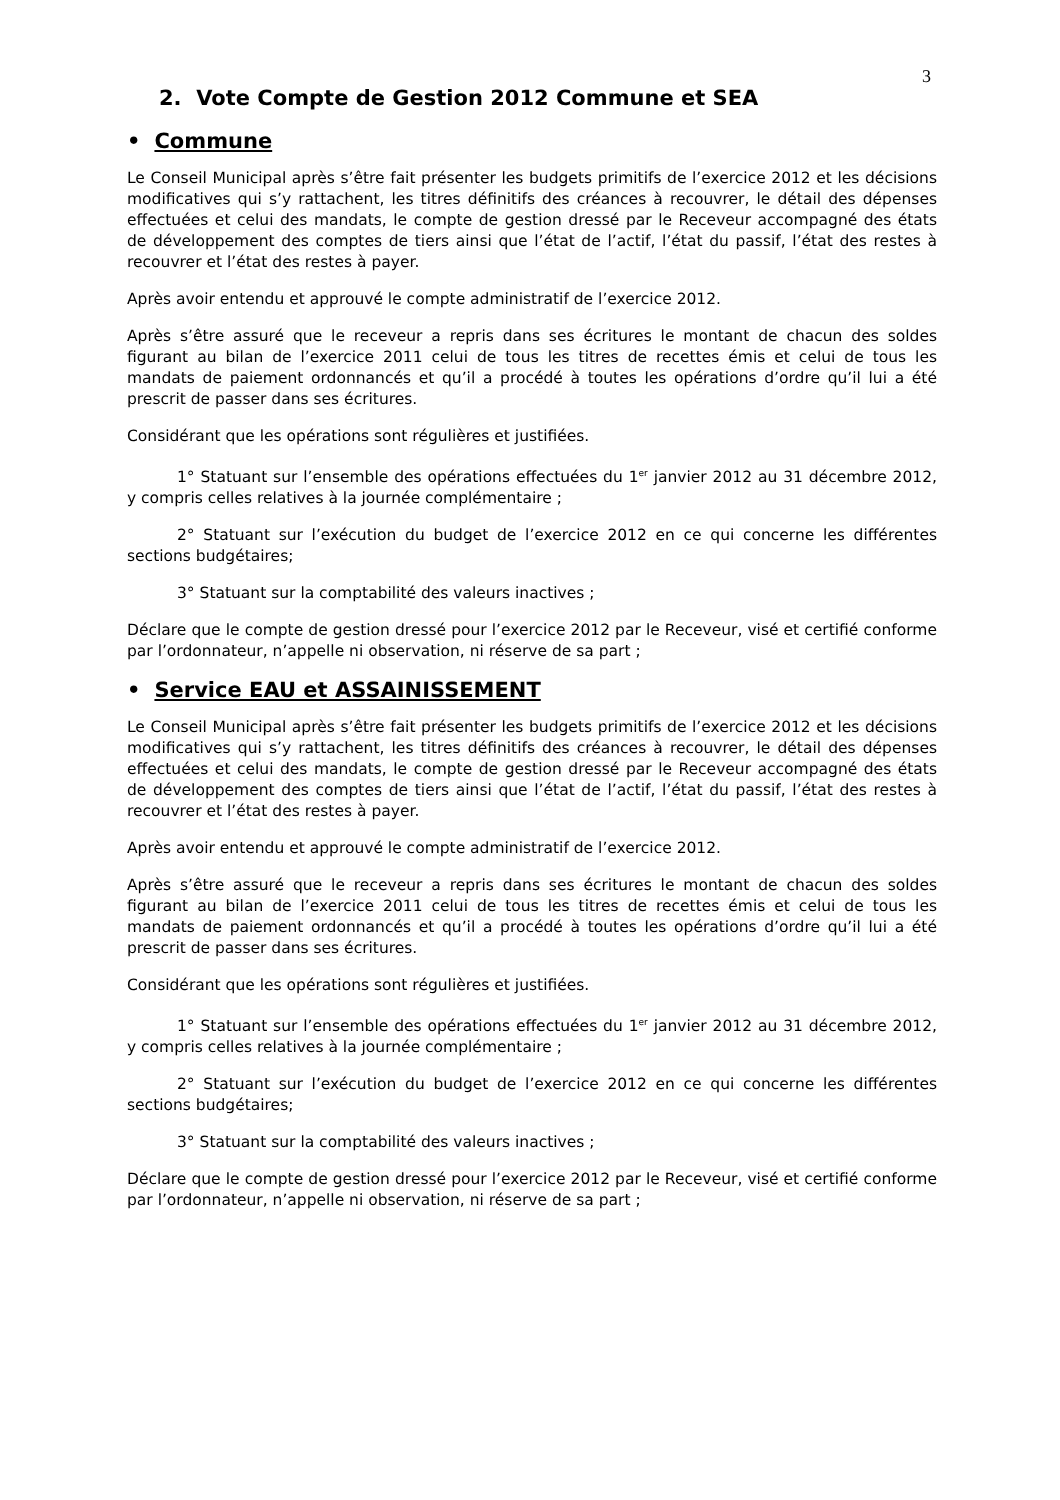3
2. Vote Compte de Gestion 2012 Commune et SEA
• Commune
Le Conseil Municipal après s’être fait présenter les budgets primitifs de l’exercice 2012 et les décisions modificatives qui s’y rattachent, les titres définitifs des créances à recouvrer, le détail des dépenses effectuées et celui des mandats, le compte de gestion dressé par le Receveur accompagné des états de développement des comptes de tiers ainsi que l’état de l’actif, l’état du passif, l’état des restes à recouvrer et l’état des restes à payer.
Après avoir entendu et approuvé le compte administratif de l’exercice 2012.
Après s’être assuré que le receveur a repris dans ses écritures le montant de chacun des soldes figurant au bilan de l’exercice 2011 celui de tous les titres de recettes émis et celui de tous les mandats de paiement ordonnancés et qu’il a procédé à toutes les opérations d’ordre qu’il lui a été prescrit de passer dans ses écritures.
Considérant que les opérations sont régulières et justifiées.
1° Statuant sur l’ensemble des opérations effectuées du 1<sup>er</sup> janvier 2012 au 31 décembre 2012, y compris celles relatives à la journée complémentaire ;
2° Statuant sur l’exécution du budget de l’exercice 2012 en ce qui concerne les différentes sections budgétaires;
3° Statuant sur la comptabilité des valeurs inactives ;
Déclare que le compte de gestion dressé pour l’exercice 2012 par le Receveur, visé et certifié conforme par l’ordonnateur, n’appelle ni observation, ni réserve de sa part ;
• Service EAU et ASSAINISSEMENT
Le Conseil Municipal après s’être fait présenter les budgets primitifs de l’exercice 2012 et les décisions modificatives qui s’y rattachent, les titres définitifs des créances à recouvrer, le détail des dépenses effectuées et celui des mandats, le compte de gestion dressé par le Receveur accompagné des états de développement des comptes de tiers ainsi que l’état de l’actif, l’état du passif, l’état des restes à recouvrer et l’état des restes à payer.
Après avoir entendu et approuvé le compte administratif de l’exercice 2012.
Après s’être assuré que le receveur a repris dans ses écritures le montant de chacun des soldes figurant au bilan de l’exercice 2011 celui de tous les titres de recettes émis et celui de tous les mandats de paiement ordonnancés et qu’il a procédé à toutes les opérations d’ordre qu’il lui a été prescrit de passer dans ses écritures.
Considérant que les opérations sont régulières et justifiées.
1° Statuant sur l’ensemble des opérations effectuées du 1<sup>er</sup> janvier 2012 au 31 décembre 2012, y compris celles relatives à la journée complémentaire ;
2° Statuant sur l’exécution du budget de l’exercice 2012 en ce qui concerne les différentes sections budgétaires;
3° Statuant sur la comptabilité des valeurs inactives ;
Déclare que le compte de gestion dressé pour l’exercice 2012 par le Receveur, visé et certifié conforme par l’ordonnateur, n’appelle ni observation, ni réserve de sa part ;